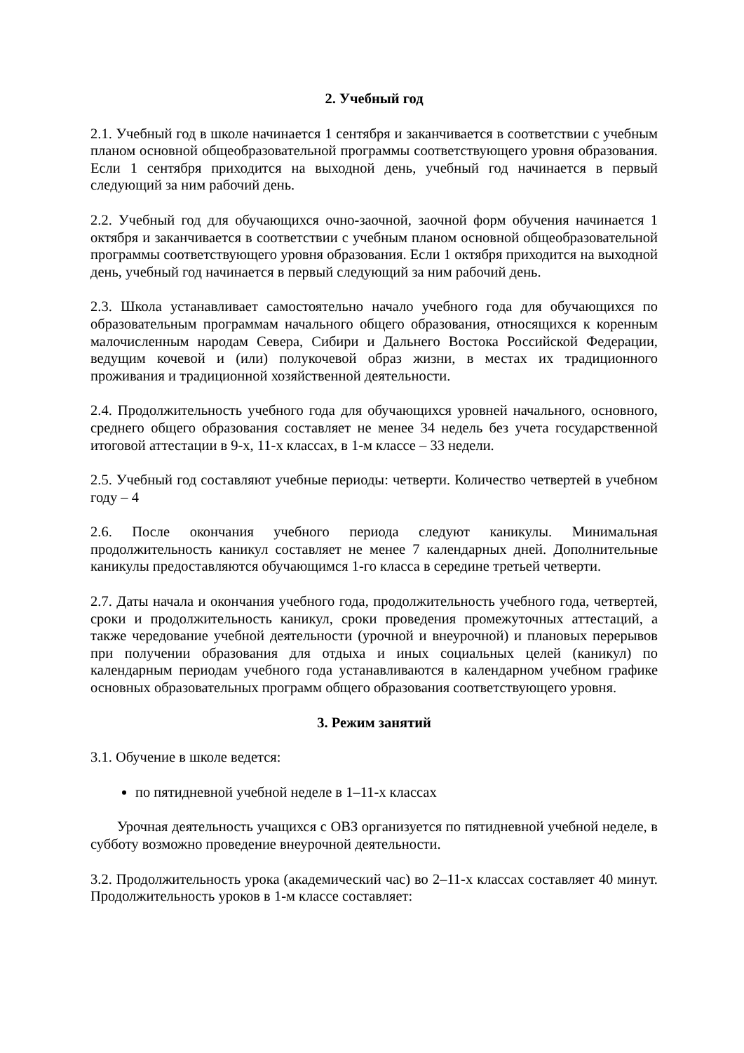2. Учебный год
2.1. Учебный год в школе начинается 1 сентября и заканчивается в соответствии с учебным планом основной общеобразовательной программы соответствующего уровня образования. Если 1 сентября приходится на выходной день, учебный год начинается в первый следующий за ним рабочий день.
2.2. Учебный год для обучающихся очно-заочной, заочной форм обучения начинается 1 октября и заканчивается в соответствии с учебным планом основной общеобразовательной программы соответствующего уровня образования. Если 1 октября приходится на выходной день, учебный год начинается в первый следующий за ним рабочий день.
2.3. Школа устанавливает самостоятельно начало учебного года для обучающихся по образовательным программам начального общего образования, относящихся к коренным малочисленным народам Севера, Сибири и Дальнего Востока Российской Федерации, ведущим кочевой и (или) полукочевой образ жизни, в местах их традиционного проживания и традиционной хозяйственной деятельности.
2.4. Продолжительность учебного года для обучающихся уровней начального, основного, среднего общего образования составляет не менее 34 недель без учета государственной итоговой аттестации в 9-х, 11-х классах, в 1-м классе – 33 недели.
2.5. Учебный год составляют учебные периоды: четверти. Количество четвертей в учебном году – 4
2.6. После окончания учебного периода следуют каникулы. Минимальная продолжительность каникул составляет не менее 7 календарных дней. Дополнительные каникулы предоставляются обучающимся 1-го класса в середине третьей четверти.
2.7. Даты начала и окончания учебного года, продолжительность учебного года, четвертей, сроки и продолжительность каникул, сроки проведения промежуточных аттестаций, а также чередование учебной деятельности (урочной и внеурочной) и плановых перерывов при получении образования для отдыха и иных социальных целей (каникул) по календарным периодам учебного года устанавливаются в календарном учебном графике основных образовательных программ общего образования соответствующего уровня.
3. Режим занятий
3.1. Обучение в школе ведется:
по пятидневной учебной неделе в 1–11-х классах
Урочная деятельность учащихся с ОВЗ организуется по пятидневной учебной неделе, в субботу возможно проведение внеурочной деятельности.
3.2. Продолжительность урока (академический час) во 2–11-х классах составляет 40 минут. Продолжительность уроков в 1-м классе составляет: